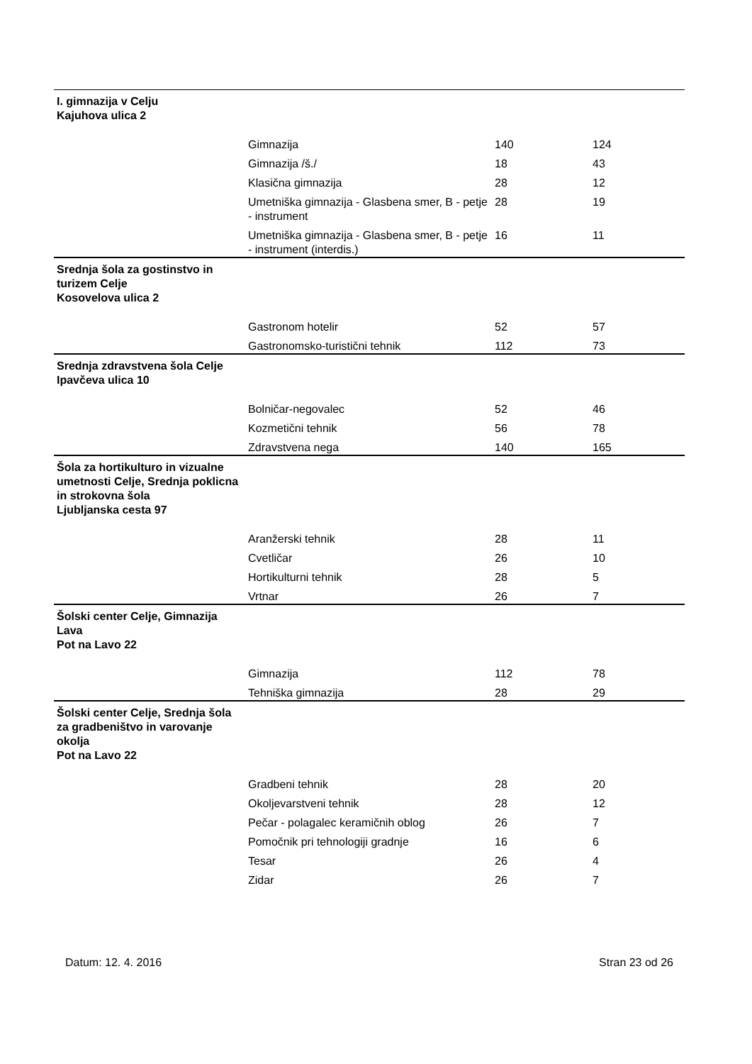| I. gimnazija v Celju Kajuhova ulica 2 | | | |
| | Gimnazija | 140 | 124 |
| | Gimnazija /š./ | 18 | 43 |
| | Klasična gimnazija | 28 | 12 |
| | Umetniška gimnazija - Glasbena smer, B - petje - instrument | 28 | 19 |
| | Umetniška gimnazija - Glasbena smer, B - petje - instrument (interdis.) | 16 | 11 |
| Srednja šola za gostinstvo in turizem Celje Kosovelova ulica 2 | | | |
| | Gastronom hotelir | 52 | 57 |
| | Gastronomsko-turistični tehnik | 112 | 73 |
| Srednja zdravstvena šola Celje Ipavčeva ulica 10 | | | |
| | Bolničar-negovalec | 52 | 46 |
| | Kozmetični tehnik | 56 | 78 |
| | Zdravstvena nega | 140 | 165 |
| Šola za hortikulturo in vizualne umetnosti Celje, Srednja poklicna in strokovna šola Ljubljanska cesta 97 | | | |
| | Aranžerski tehnik | 28 | 11 |
| | Cvetličar | 26 | 10 |
| | Hortikulturni tehnik | 28 | 5 |
| | Vrtnar | 26 | 7 |
| Šolski center Celje, Gimnazija Lava Pot na Lavo 22 | | | |
| | Gimnazija | 112 | 78 |
| | Tehniška gimnazija | 28 | 29 |
| Šolski center Celje, Srednja šola za gradbeništvo in varovanje okolja Pot na Lavo 22 | | | |
| | Gradbeni tehnik | 28 | 20 |
| | Okoljevarstveni tehnik | 28 | 12 |
| | Pečar - polagalec keramičnih oblog | 26 | 7 |
| | Pomočnik pri tehnologiji gradnje | 16 | 6 |
| | Tesar | 26 | 4 |
| | Zidar | 26 | 7 |
Datum: 12. 4. 2016 Stran 23 od 26